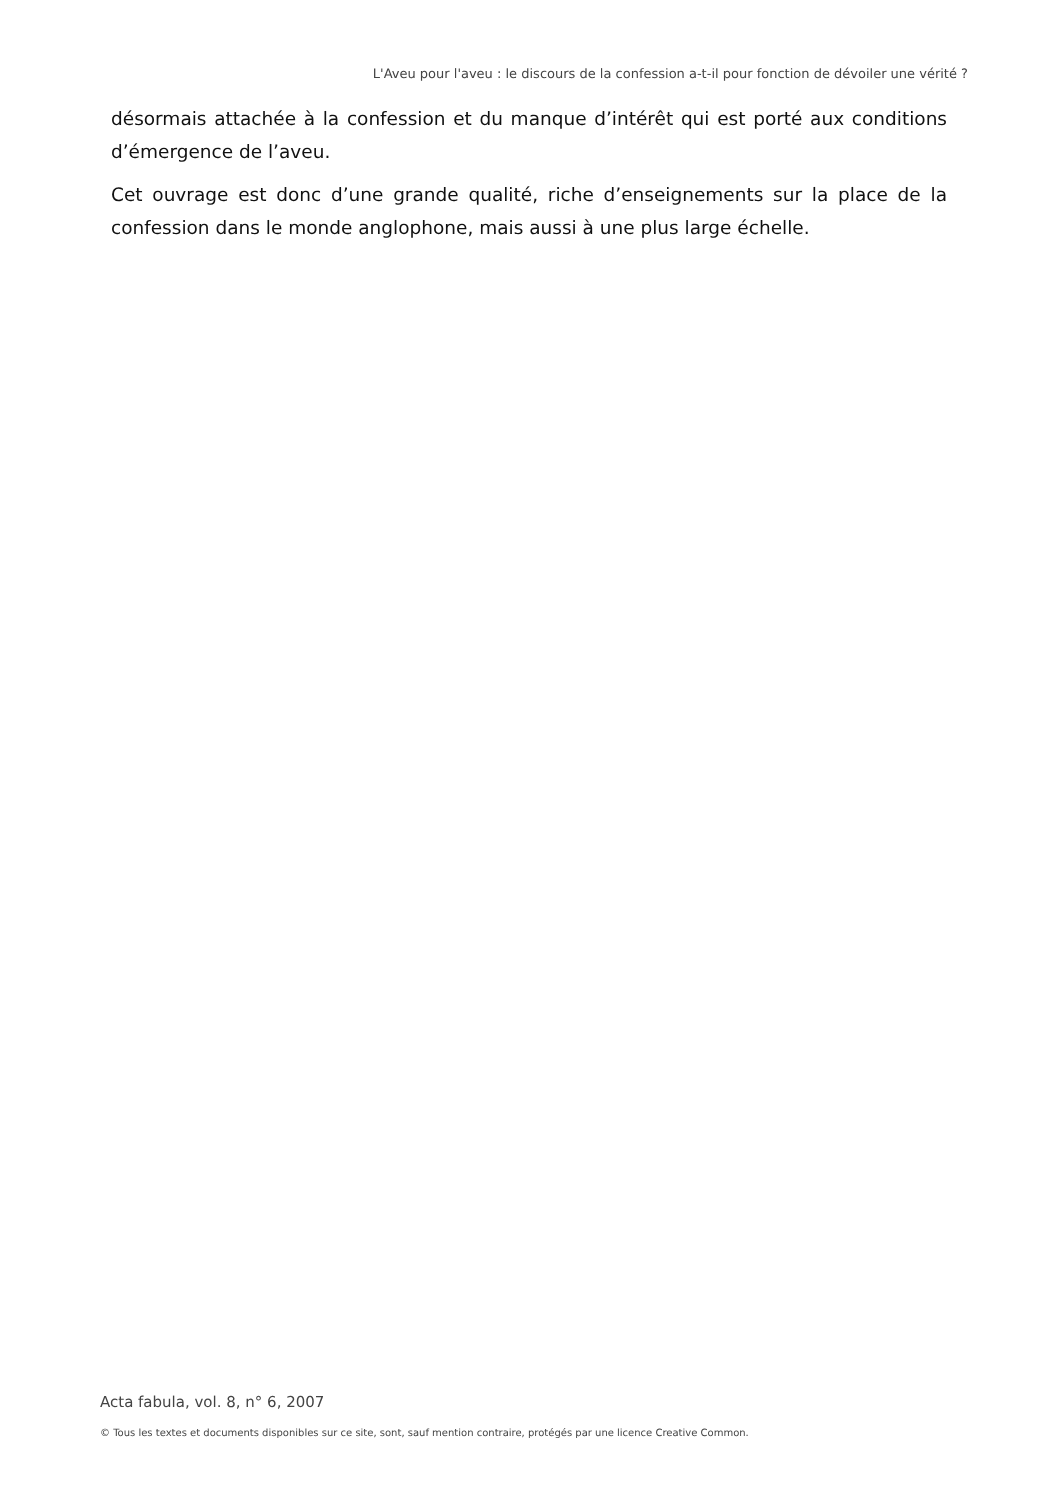L'Aveu pour l'aveu : le discours de la confession a-t-il pour fonction de dévoiler une vérité ?
désormais attachée à la confession et du manque d’intérêt qui est porté aux conditions d’émergence de l’aveu.
Cet ouvrage est donc d’une grande qualité, riche d’enseignements sur la place de la confession dans le monde anglophone, mais aussi à une plus large échelle.
Acta fabula, vol. 8, n° 6, 2007
© Tous les textes et documents disponibles sur ce site, sont, sauf mention contraire, protégés par une licence Creative Common.